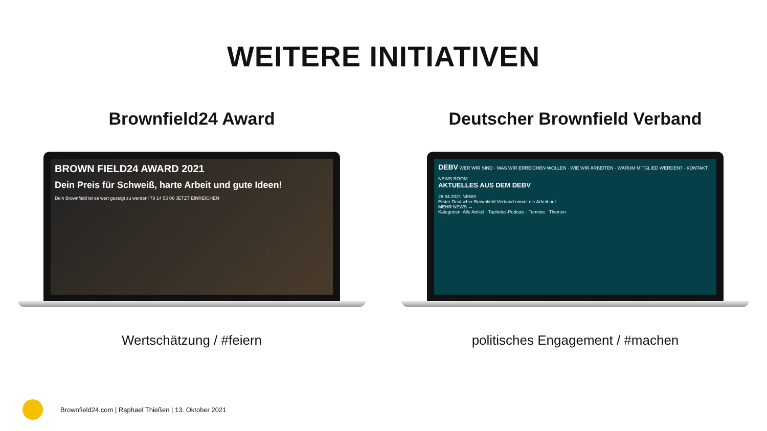WEITERE INITIATIVEN
Brownfield24 Award
BROWN FIELD24 AWARD 2021
Dein Preis für Schweiß, harte Arbeit und gute Ideen!
Dein Brownfield ist es wert gezeigt zu werden! 78 14 55 06 JETZT EINREICHEN
Wertschätzung / #feiern
Deutscher Brownfield Verband
DEBV WER WIR SIND · WAS WIR ERREICHEN WOLLEN · WIE WIR ARBEITEN · WARUM MITGLIED WERDEN? · KONTAKT
NEWS ROOM
AKTUELLES AUS DEM DEBV
26.04.2021 NEWS
Erster Deutscher Brownfield Verband nimmt die Arbeit auf
MEHR NEWS →
Kategorien: Alle Artikel · Tacheles-Podcast · Termine · Themen
politisches Engagement / #machen
Brownfield24.com | Raphael Thießen | 13. Oktober 2021